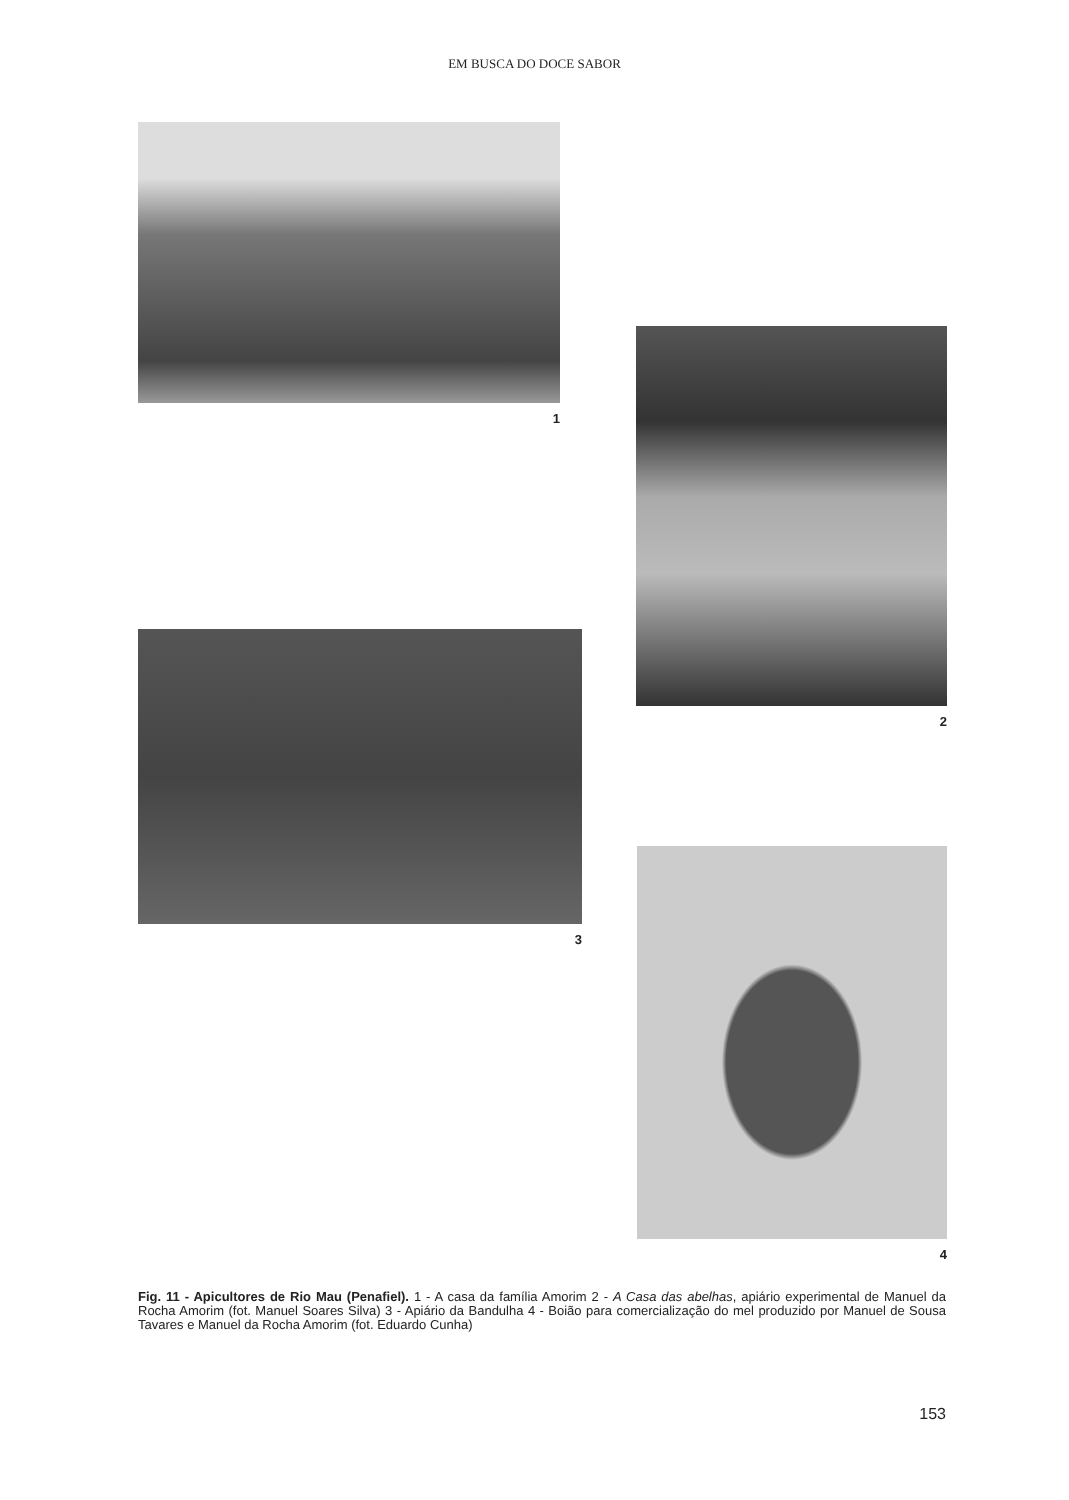EM BUSCA DO DOCE SABOR
1
2
3
4
Fig. 11 - Apicultores de Rio Mau (Penafiel). 1 - A casa da família Amorim 2 - A Casa das abelhas, apiário experimental de Manuel da Rocha Amorim (fot. Manuel Soares Silva) 3 - Apiário da Bandulha 4 - Boião para comercialização do mel produzido por Manuel de Sousa Tavares e Manuel da Rocha Amorim (fot. Eduardo Cunha)
153